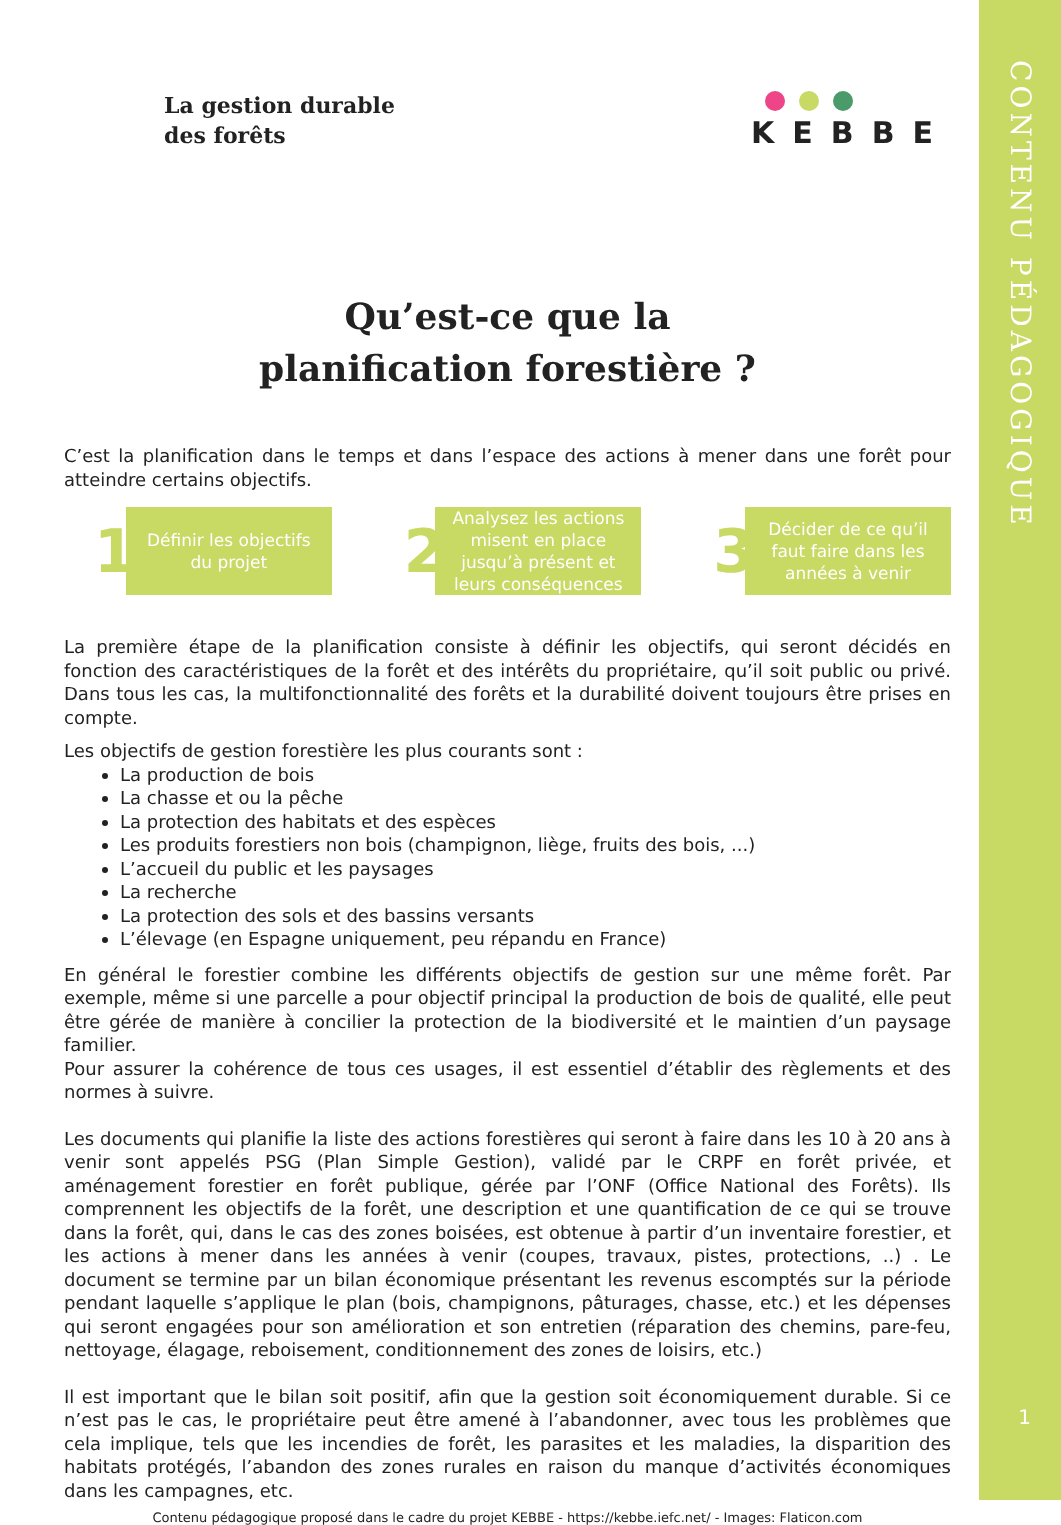CONTENU PÉDAGOGIQUE
La gestion durable
des forêts
KEBBE
Qu’est-ce que la
planification forestière ?
C’est la planification dans le temps et dans l’espace des actions à mener dans une forêt pour atteindre certains objectifs.
1
Définir les objectifs du projet
2
Analysez les actions misent en place jusqu’à présent et leurs conséquences
3
Décider de ce qu’il faut faire dans les années à venir
La première étape de la planification consiste à définir les objectifs, qui seront décidés en fonction des caractéristiques de la forêt et des intérêts du propriétaire, qu’il soit public ou privé. Dans tous les cas, la multifonctionnalité des forêts et la durabilité doivent toujours être prises en compte.
Les objectifs de gestion forestière les plus courants sont :
La production de bois
La chasse et ou la pêche
La protection des habitats et des espèces
Les produits forestiers non bois (champignon, liège, fruits des bois, ...)
L’accueil du public et les paysages
La recherche
La protection des sols et des bassins versants
L’élevage (en Espagne uniquement, peu répandu en France)
En général le forestier combine les différents objectifs de gestion sur une même forêt. Par exemple, même si une parcelle a pour objectif principal la production de bois de qualité, elle peut être gérée de manière à concilier la protection de la biodiversité et le maintien d’un paysage familier.
Pour assurer la cohérence de tous ces usages, il est essentiel d’établir des règlements et des normes à suivre.
Les documents qui planifie la liste des actions forestières qui seront à faire dans les 10 à 20 ans à venir sont appelés PSG (Plan Simple Gestion), validé par le CRPF en forêt privée, et aménagement forestier en forêt publique, gérée par l’ONF (Office National des Forêts). Ils comprennent les objectifs de la forêt, une description et une quantification de ce qui se trouve dans la forêt, qui, dans le cas des zones boisées, est obtenue à partir d’un inventaire forestier, et les actions à mener dans les années à venir (coupes, travaux, pistes, protections, ..) . Le document se termine par un bilan économique présentant les revenus escomptés sur la période pendant laquelle s’applique le plan (bois, champignons, pâturages, chasse, etc.) et les dépenses qui seront engagées pour son amélioration et son entretien (réparation des chemins, pare-feu, nettoyage, élagage, reboisement, conditionnement des zones de loisirs, etc.)
Il est important que le bilan soit positif, afin que la gestion soit économiquement durable. Si ce n’est pas le cas, le propriétaire peut être amené à l’abandonner, avec tous les problèmes que cela implique, tels que les incendies de forêt, les parasites et les maladies, la disparition des habitats protégés, l’abandon des zones rurales en raison du manque d’activités économiques dans les campagnes, etc.
Contenu pédagogique proposé dans le cadre du projet KEBBE - https://kebbe.iefc.net/ - Images: Flaticon.com
1